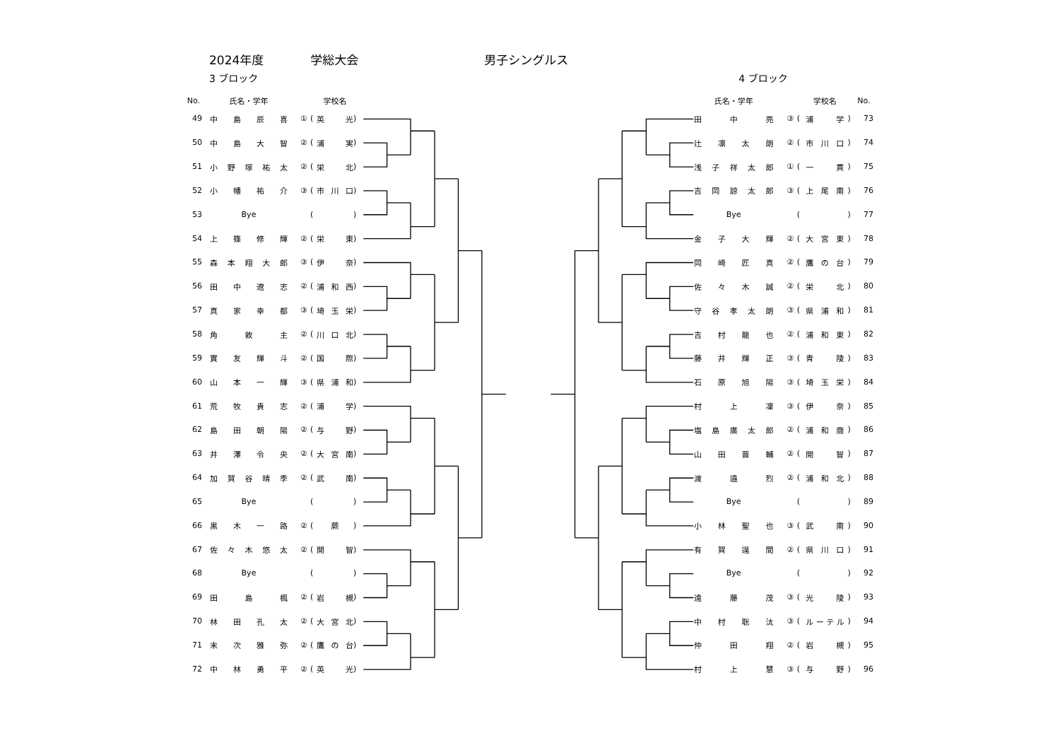2024年度 学総大会 男子シングルス
3 ブロック 4 ブロック
| No. | | 氏名・学年 | | | | 学校名 | |
| --- | --- | --- | --- | --- | --- | --- | --- |
| 49 | | 中 島 辰 喜 | | ① | ( | 英 光 | ) |
| 50 | | 中 島 大 智 | | ② | ( | 浦 実 | ) |
| 51 | | 小 野 塚 祐 太 | | ② | ( | 栄 北 | ) |
| 52 | | 小 幡 祐 介 | | ③ | ( | 市 川 口 | ) |
| 53 | | Bye | | | ( | | ) |
| 54 | | 上 篠 修 輝 | | ② | ( | 栄 東 | ) |
| 55 | | 森 本 翔 大 郎 | | ③ | ( | 伊 奈 | ) |
| 56 | | 田 中 遼 志 | | ② | ( | 浦 和 西 | ) |
| 57 | | 真 家 幸 都 | | ③ | ( | 埼 玉 栄 | ) |
| 58 | | 角 敦 主 | | ② | ( | 川 口 北 | ) |
| 59 | | 實 友 輝 斗 | | ② | ( | 国 際 | ) |
| 60 | | 山 本 一 輝 | | ③ | ( | 県 浦 和 | ) |
| 61 | | 荒 牧 貴 志 | | ② | ( | 浦 学 | ) |
| 62 | | 島 田 朝 陽 | | ② | ( | 与 野 | ) |
| 63 | | 井 澤 令 央 | | ② | ( | 大 宮 南 | ) |
| 64 | | 加 賀 谷 晴 季 | | ② | ( | 武 南 | ) |
| 65 | | Bye | | | ( | | ) |
| 66 | | 黒 木 一 路 | | ② | ( | 蕨 | ) |
| 67 | | 佐 々 木 悠 太 | | ② | ( | 開 智 | ) |
| 68 | | Bye | | | ( | | ) |
| 69 | | 田 島 楓 | | ② | ( | 岩 槻 | ) |
| 70 | | 林 田 孔 太 | | ② | ( | 大 宮 北 | ) |
| 71 | | 末 次 雅 弥 | | ② | ( | 鷹 の 台 | ) |
| 72 | | 中 林 勇 平 | | ② | ( | 英 光 | ) |
| 氏名・学年 | | | | 学校名 | | No. |
| --- | --- | --- | --- | --- | --- | --- |
| 田 中 亮 | | ③ | ( | 浦 学 | ) | 73 |
| 辻 凛 太 朗 | | ② | ( | 市 川 口 | ) | 74 |
| 浅 子 祥 太 郎 | | ① | ( | 一 貫 | ) | 75 |
| 吉 岡 諒 太 郎 | | ③ | ( | 上 尾 南 | ) | 76 |
| Bye | | | ( | | ) | 77 |
| 金 子 大 輝 | | ② | ( | 大 宮 東 | ) | 78 |
| 岡 崎 匠 真 | | ② | ( | 鷹 の 台 | ) | 79 |
| 佐 々 木 誠 | | ② | ( | 栄 北 | ) | 80 |
| 守 谷 孝 太 朗 | | ③ | ( | 県 浦 和 | ) | 81 |
| 吉 村 龍 也 | | ② | ( | 浦 和 東 | ) | 82 |
| 藤 井 輝 正 | | ③ | ( | 青 陵 | ) | 83 |
| 石 原 旭 陽 | | ③ | ( | 埼 玉 栄 | ) | 84 |
| 村 上 凜 | | ③ | ( | 伊 奈 | ) | 85 |
| 塩 島 廣 太 郎 | | ② | ( | 浦 和 商 | ) | 86 |
| 山 田 晋 輔 | | ② | ( | 開 智 | ) | 87 |
| 渡 邉 烈 | | ② | ( | 浦 和 北 | ) | 88 |
| Bye | | | ( | | ) | 89 |
| 小 林 聖 也 | | ③ | ( | 武 南 | ) | 90 |
| 有 賀 逞 間 | | ② | ( | 県 川 口 | ) | 91 |
| Bye | | | ( | | ) | 92 |
| 遠 藤 茂 | | ③ | ( | 光 陵 | ) | 93 |
| 中 村 聡 汰 | | ③ | ( | ル ー テ ル | ) | 94 |
| 仲 田 翔 | | ② | ( | 岩 槻 | ) | 95 |
| 村 上 慧 | | ③ | ( | 与 野 | ) | 96 |